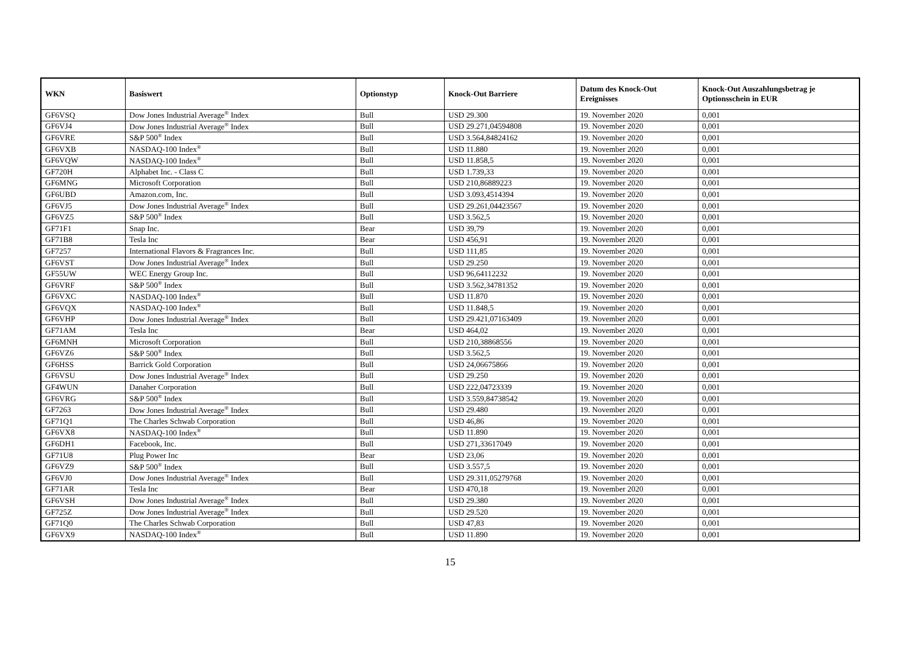| WKN | Basiswert | Optionstyp | Knock-Out Barriere | Datum des Knock-Out Ereignisses | Knock-Out Auszahlungsbetrag je Optionsschein in EUR |
| --- | --- | --- | --- | --- | --- |
| GF6VSQ | Dow Jones Industrial Average<sup>®</sup> Index | Bull | USD 29.300 | 19. November 2020 | 0,001 |
| GF6VJ4 | Dow Jones Industrial Average<sup>®</sup> Index | Bull | USD 29.271,04594808 | 19. November 2020 | 0,001 |
| GF6VRE | S&P 500<sup>®</sup> Index | Bull | USD 3.564,84824162 | 19. November 2020 | 0,001 |
| GF6VXB | NASDAQ-100 Index<sup>®</sup> | Bull | USD 11.880 | 19. November 2020 | 0,001 |
| GF6VQW | NASDAQ-100 Index<sup>®</sup> | Bull | USD 11.858,5 | 19. November 2020 | 0,001 |
| GF720H | Alphabet Inc. - Class C | Bull | USD 1.739,33 | 19. November 2020 | 0,001 |
| GF6MNG | Microsoft Corporation | Bull | USD 210,86889223 | 19. November 2020 | 0,001 |
| GF6UBD | Amazon.com, Inc. | Bull | USD 3.093,4514394 | 19. November 2020 | 0,001 |
| GF6VJ5 | Dow Jones Industrial Average<sup>®</sup> Index | Bull | USD 29.261,04423567 | 19. November 2020 | 0,001 |
| GF6VZ5 | S&P 500<sup>®</sup> Index | Bull | USD 3.562,5 | 19. November 2020 | 0,001 |
| GF71F1 | Snap Inc. | Bear | USD 39,79 | 19. November 2020 | 0,001 |
| GF71B8 | Tesla Inc | Bear | USD 456,91 | 19. November 2020 | 0,001 |
| GF7257 | International Flavors & Fragrances Inc. | Bull | USD 111,85 | 19. November 2020 | 0,001 |
| GF6VST | Dow Jones Industrial Average<sup>®</sup> Index | Bull | USD 29.250 | 19. November 2020 | 0,001 |
| GF55UW | WEC Energy Group Inc. | Bull | USD 96,64112232 | 19. November 2020 | 0,001 |
| GF6VRF | S&P 500<sup>®</sup> Index | Bull | USD 3.562,34781352 | 19. November 2020 | 0,001 |
| GF6VXC | NASDAQ-100 Index<sup>®</sup> | Bull | USD 11.870 | 19. November 2020 | 0,001 |
| GF6VQX | NASDAQ-100 Index<sup>®</sup> | Bull | USD 11.848,5 | 19. November 2020 | 0,001 |
| GF6VHP | Dow Jones Industrial Average<sup>®</sup> Index | Bull | USD 29.421,07163409 | 19. November 2020 | 0,001 |
| GF71AM | Tesla Inc | Bear | USD 464,02 | 19. November 2020 | 0,001 |
| GF6MNH | Microsoft Corporation | Bull | USD 210,38868556 | 19. November 2020 | 0,001 |
| GF6VZ6 | S&P 500<sup>®</sup> Index | Bull | USD 3.562,5 | 19. November 2020 | 0,001 |
| GF6HSS | Barrick Gold Corporation | Bull | USD 24,06675866 | 19. November 2020 | 0,001 |
| GF6VSU | Dow Jones Industrial Average<sup>®</sup> Index | Bull | USD 29.250 | 19. November 2020 | 0,001 |
| GF4WUN | Danaher Corporation | Bull | USD 222,04723339 | 19. November 2020 | 0,001 |
| GF6VRG | S&P 500<sup>®</sup> Index | Bull | USD 3.559,84738542 | 19. November 2020 | 0,001 |
| GF7263 | Dow Jones Industrial Average<sup>®</sup> Index | Bull | USD 29.480 | 19. November 2020 | 0,001 |
| GF71Q1 | The Charles Schwab Corporation | Bull | USD 46,86 | 19. November 2020 | 0,001 |
| GF6VX8 | NASDAQ-100 Index<sup>®</sup> | Bull | USD 11.890 | 19. November 2020 | 0,001 |
| GF6DH1 | Facebook, Inc. | Bull | USD 271,33617049 | 19. November 2020 | 0,001 |
| GF71U8 | Plug Power Inc | Bear | USD 23,06 | 19. November 2020 | 0,001 |
| GF6VZ9 | S&P 500<sup>®</sup> Index | Bull | USD 3.557,5 | 19. November 2020 | 0,001 |
| GF6VJ0 | Dow Jones Industrial Average<sup>®</sup> Index | Bull | USD 29.311,05279768 | 19. November 2020 | 0,001 |
| GF71AR | Tesla Inc | Bear | USD 470,18 | 19. November 2020 | 0,001 |
| GF6VSH | Dow Jones Industrial Average<sup>®</sup> Index | Bull | USD 29.380 | 19. November 2020 | 0,001 |
| GF725Z | Dow Jones Industrial Average<sup>®</sup> Index | Bull | USD 29.520 | 19. November 2020 | 0,001 |
| GF71Q0 | The Charles Schwab Corporation | Bull | USD 47,83 | 19. November 2020 | 0,001 |
| GF6VX9 | NASDAQ-100 Index<sup>®</sup> | Bull | USD 11.890 | 19. November 2020 | 0,001 |
15